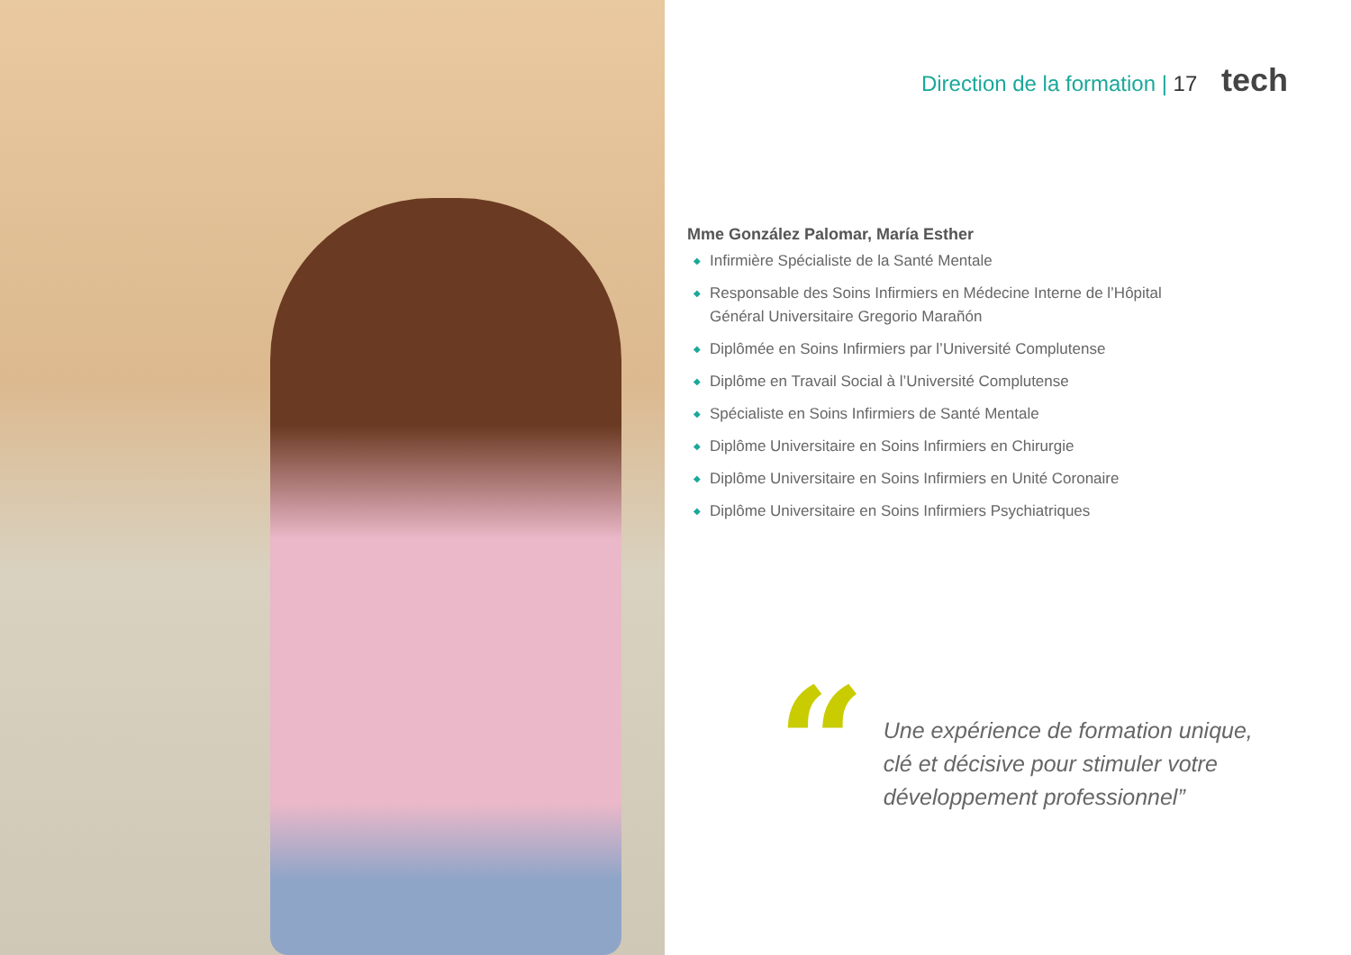Direction de la formation | 17 tech
Mme González Palomar, María Esther
◆ Infirmière Spécialiste de la Santé Mentale
◆ Responsable des Soins Infirmiers en Médecine Interne de l’Hôpital Général Universitaire Gregorio Marañón
◆ Diplômée en Soins Infirmiers par l’Université Complutense
◆ Diplôme en Travail Social à l’Université Complutense
◆ Spécialiste en Soins Infirmiers de Santé Mentale
◆ Diplôme Universitaire en Soins Infirmiers en Chirurgie
◆ Diplôme Universitaire en Soins Infirmiers en Unité Coronaire
◆ Diplôme Universitaire en Soins Infirmiers Psychiatriques
“
Une expérience de formation unique, clé et décisive pour stimuler votre développement professionnel”